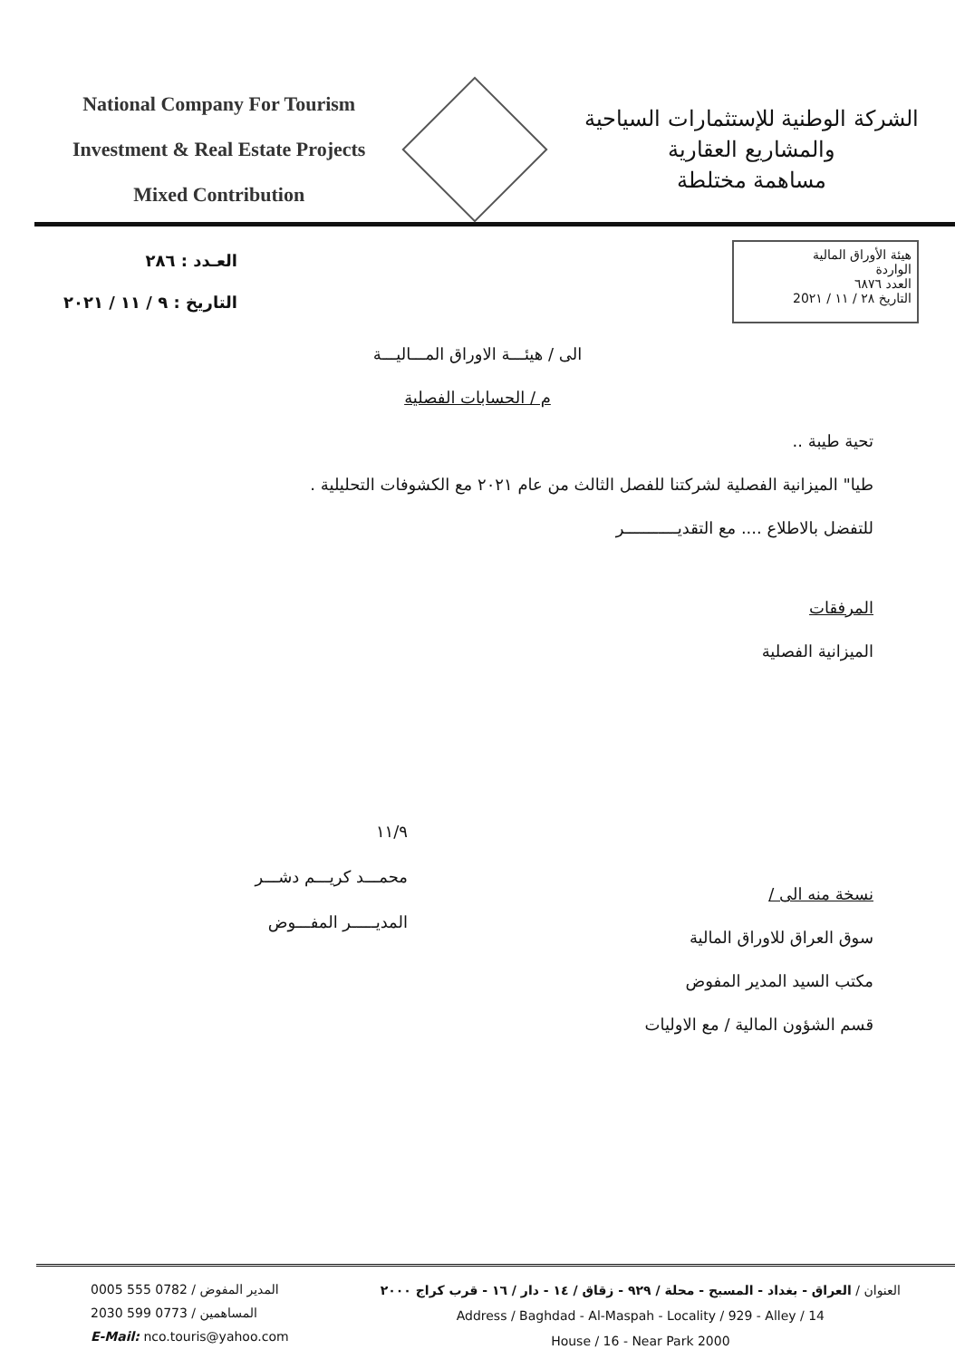National Company For Tourism
Investment & Real Estate Projects
Mixed Contribution
الشركة الوطنية للإستثمارات السياحية
والمشاريع العقارية
مساهمة مختلطة
العـدد : ٢٨٦
التاريخ : ٩ / ١١ / ٢٠٢١
هيئة الأوراق المالية
الواردة
العدد ٦٨٧٦
التاريخ ٢٨ / ١١ / 20٢١
الى / هيئـــة الاوراق المـــاليـــة
م / الحسابات الفصلية
تحية طيبة ..
طيا" الميزانية الفصلية لشركتنا للفصل الثالث من عام ٢٠٢١ مع الكشوفات التحليلية .
للتفضل بالاطلاع .... مع التقديـــــــــــر
المرفقات
الميزانية الفصلية
١١/٩
محمـــد كريـــم دشـــر
المديـــــر المفـــوض
نسخة منه الى /
سوق العراق للاوراق المالية
مكتب السيد المدير المفوض
قسم الشؤون المالية / مع الاوليات
المدير المفوض / 0782 555 0005
المساهمين / 0773 599 2030
E-Mail: nco.touris@yahoo.com
العنوان / العراق - بغداد - المسبح - محلة / ٩٢٩ - زقاق / ١٤ - دار / ١٦ - قرب كراج ٢٠٠٠
Address / Baghdad - Al-Maspah - Locality / 929 - Alley / 14
House / 16 - Near Park 2000